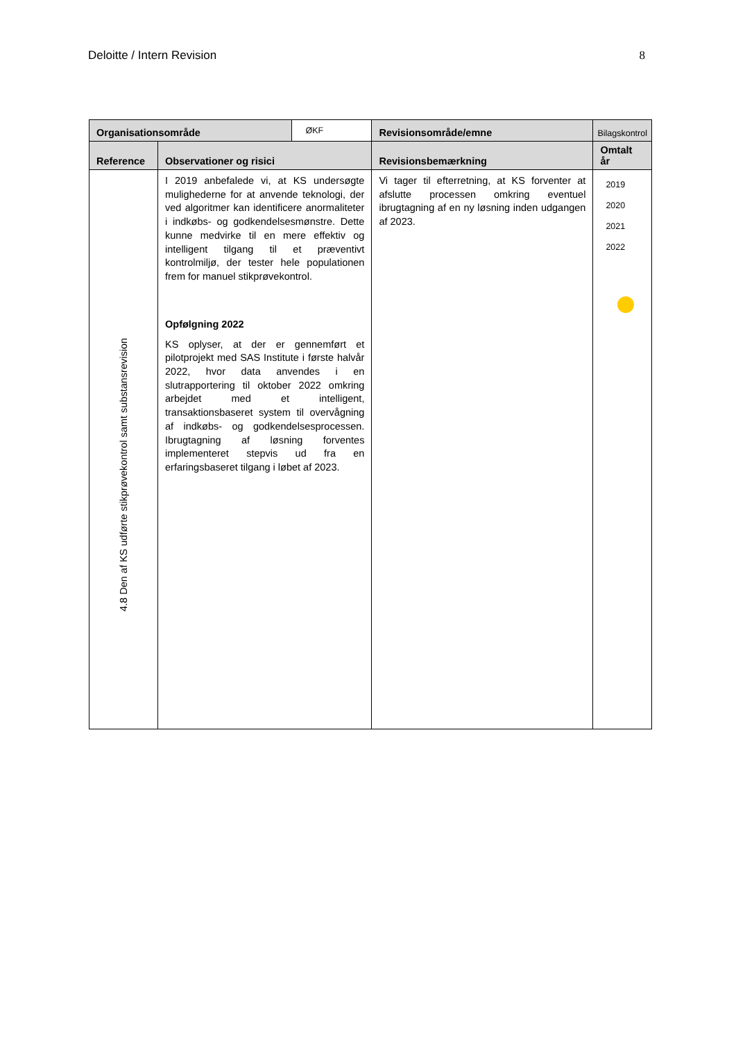Deloitte / Intern Revision 8
| Organisationsområde | | ØKF | Revisionsområde/emne | Bilagskontrol |
| Reference | Observationer og risici | | Revisionsbemærkning | Omtalt år |
| 4.8 Den af KS udførte stikprøvekontrol samt substansrevision | I 2019 anbefalede vi, at KS undersøgte mulighederne for at anvende teknologi, der ved algoritmer kan identificere anormaliteter i indkøbs- og godkendelsesmønstre. Dette kunne medvirke til en mere effektiv og intelligent tilgang til et præventivt kontrolmiljø, der tester hele populationen frem for manuel stikprøvekontrol. Opfølgning 2022 KS oplyser, at der er gennemført et pilotprojekt med SAS Institute i første halvår 2022, hvor data anvendes i en slutrapportering til oktober 2022 omkring arbejdet med et intelligent, transaktionsbaseret system til overvågning af indkøbs- og godkendelsesprocessen. Ibrugtagning af løsning forventes implementeret stepvis ud fra en erfaringsbaseret tilgang i løbet af 2023. | | Vi tager til efterretning, at KS forventer at afslutte processen omkring eventuel ibrugtagning af en ny løsning inden udgangen af 2023. | 2019 2020 2021 2022 |